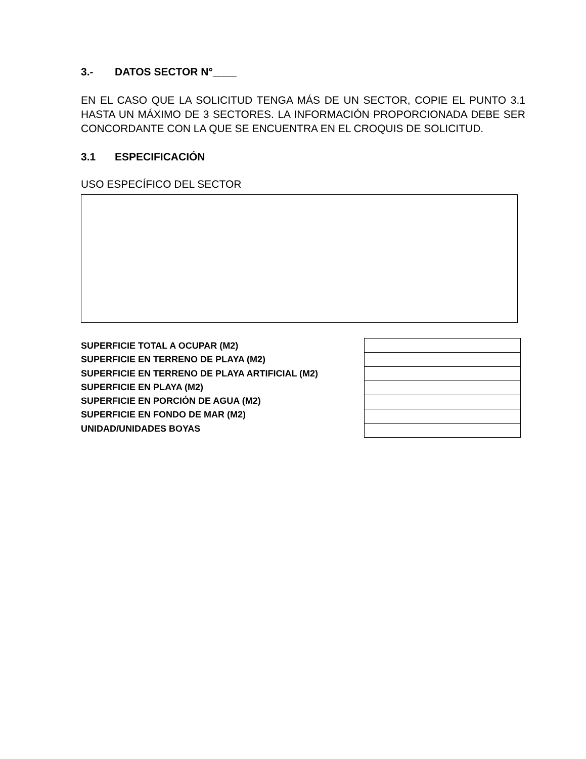3.- DATOS SECTOR N°____
EN EL CASO QUE LA SOLICITUD TENGA MÁS DE UN SECTOR, COPIE EL PUNTO 3.1 HASTA UN MÁXIMO DE 3 SECTORES. LA INFORMACIÓN PROPORCIONADA DEBE SER CONCORDANTE CON LA QUE SE ENCUENTRA EN EL CROQUIS DE SOLICITUD.
3.1 ESPECIFICACIÓN
USO ESPECÍFICO DEL SECTOR
SUPERFICIE TOTAL A OCUPAR (M2)
SUPERFICIE EN TERRENO DE PLAYA (M2)
SUPERFICIE EN TERRENO DE PLAYA ARTIFICIAL (M2)
SUPERFICIE EN PLAYA (M2)
SUPERFICIE EN PORCIÓN DE AGUA (M2)
SUPERFICIE EN FONDO DE MAR (M2)
UNIDAD/UNIDADES BOYAS